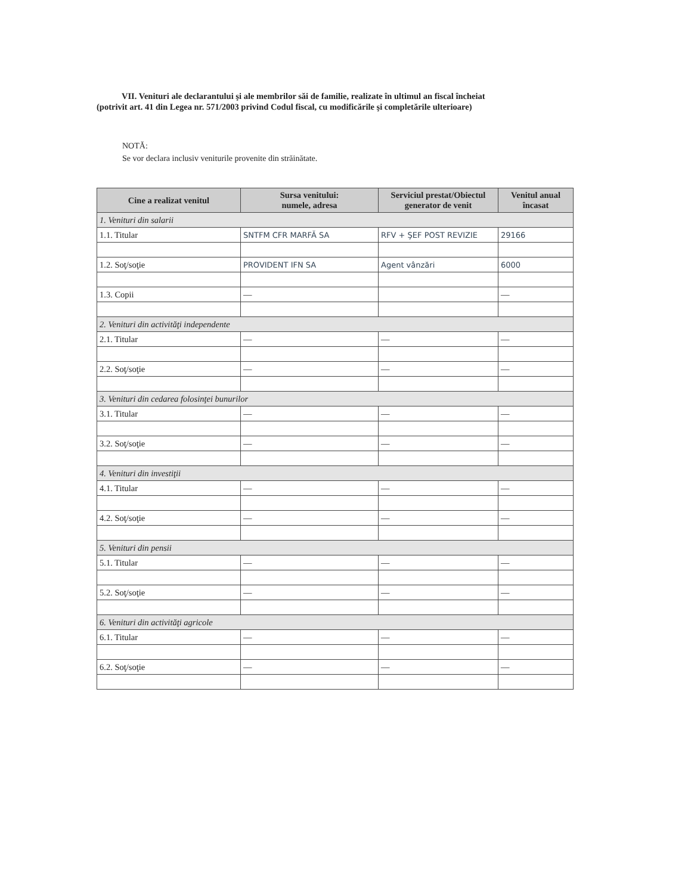VII. Venituri ale declarantului şi ale membrilor săi de familie, realizate în ultimul an fiscal încheiat
(potrivit art. 41 din Legea nr. 571/2003 privind Codul fiscal, cu modificările şi completările ulterioare)
NOTĂ:
Se vor declara inclusiv veniturile provenite din străinătate.
| Cine a realizat venitul | Sursa venitului: numele, adresa | Serviciul prestat/Obiectul generator de venit | Venitul anual încasat |
| --- | --- | --- | --- |
| 1. Venituri din salarii | | | |
| 1.1. Titular | SNTFM CFR MARFĂ SA | RFV + ŞEF POST REVIZIE | 29166 |
| 1.2. Soţ/soţie | PROVIDENT IFN SA | Agent vânzări | 6000 |
| 1.3. Copii | — | | — |
| 2. Venituri din activităţi independente | | | |
| 2.1. Titular | — | — | — |
| 2.2. Soţ/soţie | — | — | — |
| 3. Venituri din cedarea folosinţei bunurilor | | | |
| 3.1. Titular | — | — | — |
| 3.2. Soţ/soţie | — | — | — |
| 4. Venituri din investiţii | | | |
| 4.1. Titular | — | — | — |
| 4.2. Soţ/soţie | — | — | — |
| 5. Venituri din pensii | | | |
| 5.1. Titular | — | — | — |
| 5.2. Soţ/soţie | — | — | — |
| 6. Venituri din activităţi agricole | | | |
| 6.1. Titular | — | — | — |
| 6.2. Soţ/soţie | — | — | — |